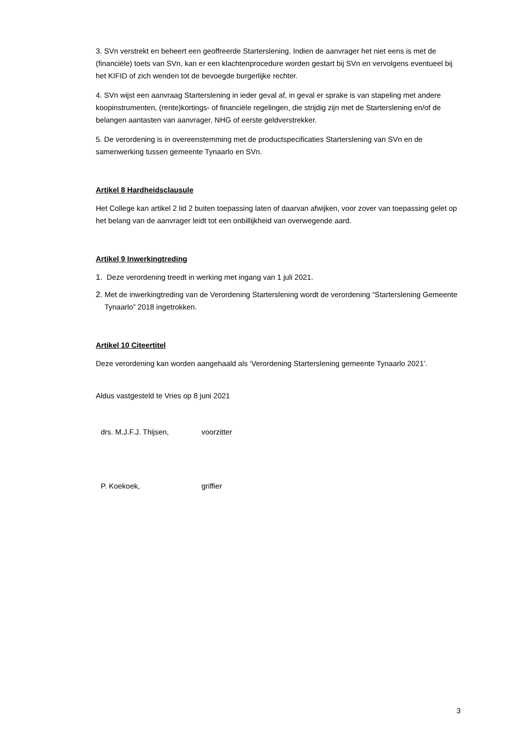3. SVn verstrekt en beheert een geoffreerde Starterslening. Indien de aanvrager het niet eens is met de (financiële) toets van SVn, kan er een klachtenprocedure worden gestart bij SVn en vervolgens eventueel bij het KIFID of zich wenden tot de bevoegde burgerlijke rechter.
4. SVn wijst een aanvraag Starterslening in ieder geval af, in geval er sprake is van stapeling met andere koopinstrumenten, (rente)kortings- of financiële regelingen, die strijdig zijn met de Starterslening en/of de belangen aantasten van aanvrager, NHG of eerste geldverstrekker.
5. De verordening is in overeenstemming met de productspecificaties Starterslening van SVn en de samenwerking tussen gemeente Tynaarlo en SVn.
Artikel 8 Hardheidsclausule
Het College kan artikel 2 lid 2 buiten toepassing laten of daarvan afwijken, voor zover van toepassing gelet op het belang van de aanvrager leidt tot een onbillijkheid van overwegende aard.
Artikel 9 Inwerkingtreding
1. Deze verordening treedt in werking met ingang van 1 juli 2021.
2. Met de inwerkingtreding van de Verordening Starterslening wordt de verordening “Starterslening Gemeente Tynaarlo” 2018 ingetrokken.
Artikel 10 Citeertitel
Deze verordening kan worden aangehaald als ‘Verordening Starterslening gemeente Tynaarlo 2021’.
Aldus vastgesteld te Vries op 8 juni 2021
drs. M.J.F.J. Thijsen, voorzitter
P. Koekoek, griffier
3